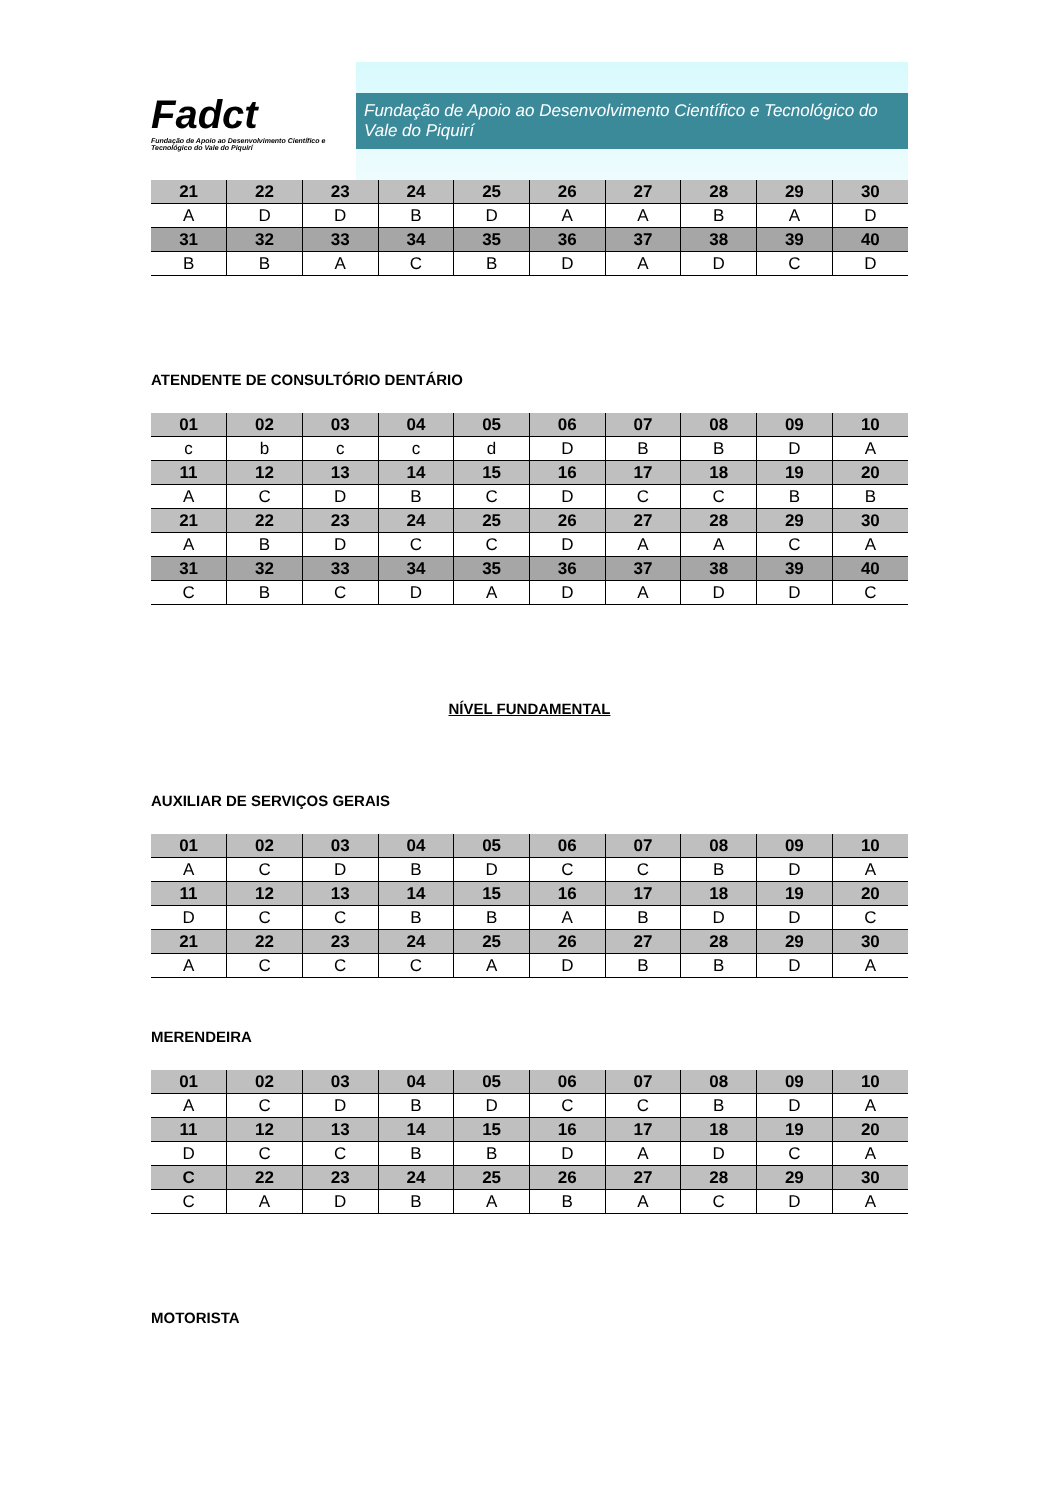Fadct
Fundação de Apoio ao Desenvolvimento Científico e Tecnológico do Vale do Piquirí
Fundação de Apoio ao Desenvolvimento Científico e Tecnológico do Vale do Piquirí
| 21 | 22 | 23 | 24 | 25 | 26 | 27 | 28 | 29 | 30 |
| --- | --- | --- | --- | --- | --- | --- | --- | --- | --- |
| A | D | D | B | D | A | A | B | A | D |
| 31 | 32 | 33 | 34 | 35 | 36 | 37 | 38 | 39 | 40 |
| B | B | A | C | B | D | A | D | C | D |
ATENDENTE DE CONSULTÓRIO DENTÁRIO
| 01 | 02 | 03 | 04 | 05 | 06 | 07 | 08 | 09 | 10 |
| --- | --- | --- | --- | --- | --- | --- | --- | --- | --- |
| c | b | c | c | d | D | B | B | D | A |
| 11 | 12 | 13 | 14 | 15 | 16 | 17 | 18 | 19 | 20 |
| A | C | D | B | C | D | C | C | B | B |
| 21 | 22 | 23 | 24 | 25 | 26 | 27 | 28 | 29 | 30 |
| A | B | D | C | C | D | A | A | C | A |
| 31 | 32 | 33 | 34 | 35 | 36 | 37 | 38 | 39 | 40 |
| C | B | C | D | A | D | A | D | D | C |
NÍVEL FUNDAMENTAL
AUXILIAR DE SERVIÇOS GERAIS
| 01 | 02 | 03 | 04 | 05 | 06 | 07 | 08 | 09 | 10 |
| --- | --- | --- | --- | --- | --- | --- | --- | --- | --- |
| A | C | D | B | D | C | C | B | D | A |
| 11 | 12 | 13 | 14 | 15 | 16 | 17 | 18 | 19 | 20 |
| D | C | C | B | B | A | B | D | D | C |
| 21 | 22 | 23 | 24 | 25 | 26 | 27 | 28 | 29 | 30 |
| A | C | C | C | A | D | B | B | D | A |
MERENDEIRA
| 01 | 02 | 03 | 04 | 05 | 06 | 07 | 08 | 09 | 10 |
| --- | --- | --- | --- | --- | --- | --- | --- | --- | --- |
| A | C | D | B | D | C | C | B | D | A |
| 11 | 12 | 13 | 14 | 15 | 16 | 17 | 18 | 19 | 20 |
| D | C | C | B | B | D | A | D | C | A |
| C | 22 | 23 | 24 | 25 | 26 | 27 | 28 | 29 | 30 |
| C | A | D | B | A | B | A | C | D | A |
MOTORISTA